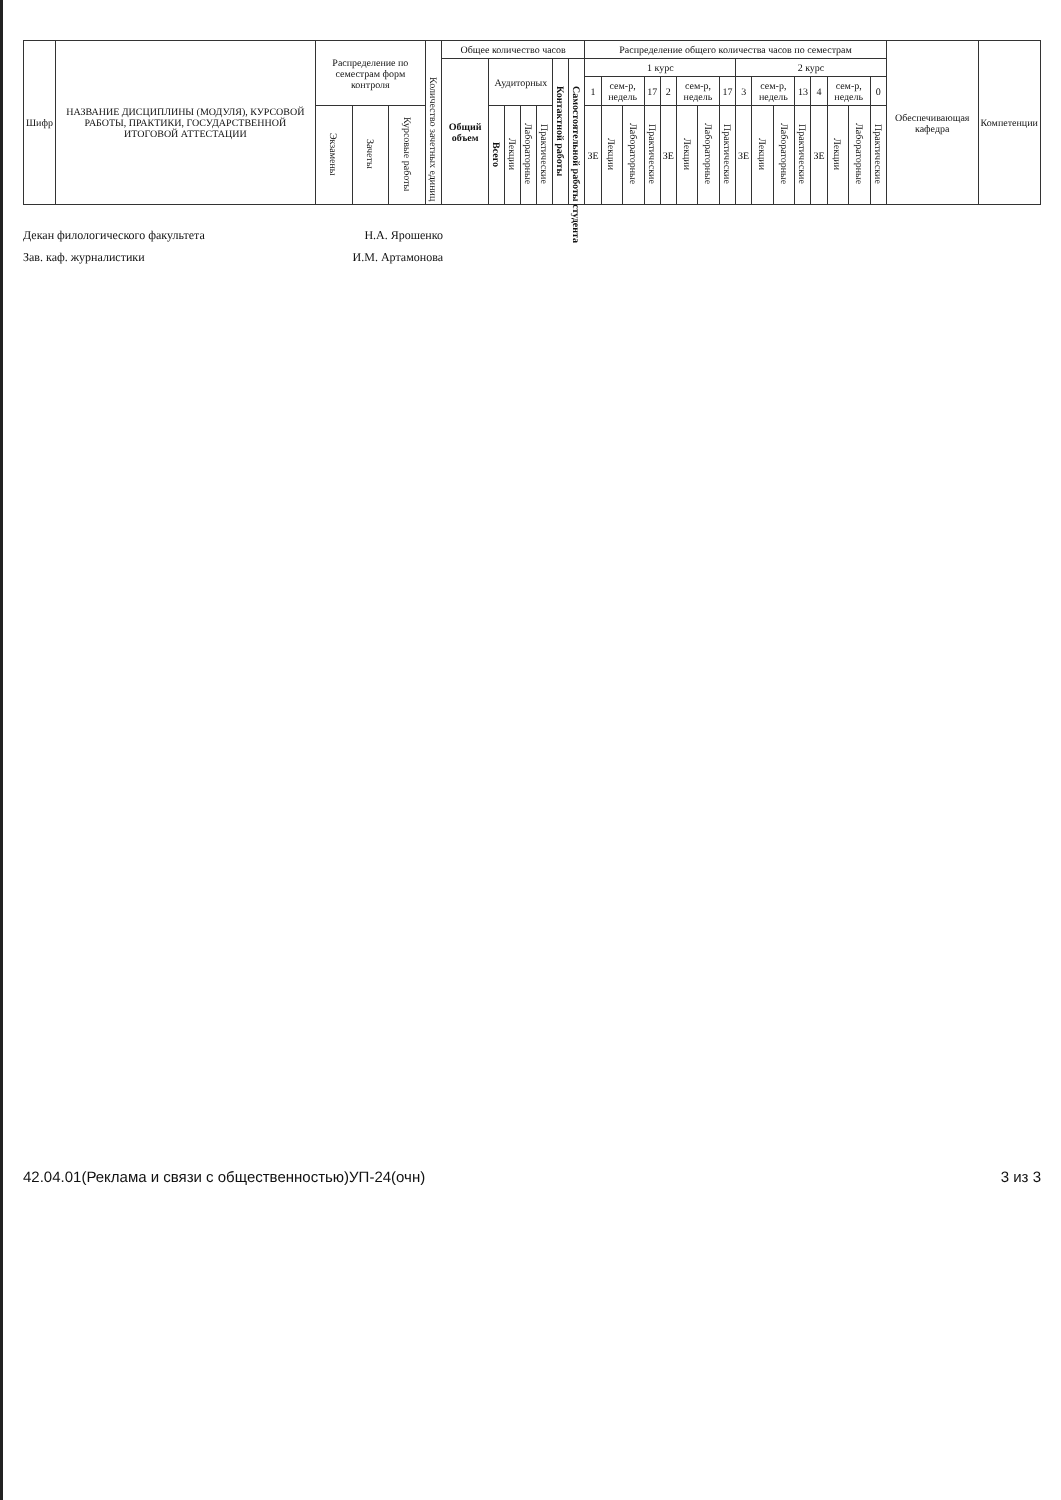| Шифр | НАЗВАНИЕ ДИСЦИПЛИНЫ (МОДУЛЯ), КУРСОВОЙ РАБОТЫ, ПРАКТИКИ, ГОСУДАРСТВЕННОЙ ИТОГОВОЙ АТТЕСТАЦИИ | Распределение по семестрам форм контроля | | | Количество зачетных единиц | Общее количество часов | | | | | | | Распределение общего количества часов по семестрам | | | | | | | | | | | | | | | | Обеспечивающая кафедра | Компетенции |
| --- | --- | --- | --- | --- | --- | --- | --- | --- | --- | --- | --- | --- | --- | --- | --- | --- | --- | --- | --- | --- | --- | --- | --- | --- | --- | --- | --- | --- | --- | --- |
| | | | | | | Общий объем | Аудиторных | | | | Контактной работы | Самостоятельной работы студента | 1 курс | | | | | | | | 2 курс | | | | | | | | | |
| | | | | | | | | | | | | | 1 | сем-р, недель | | 17 | 2 | сем-р, недель | | 17 | 3 | сем-р, недель | | 13 | 4 | сем-р, недель | | 0 | | |
| | | Экзамены | Зачеты | Курсовые работы | | | Всего | Лекции | Лабораторные | Практические | | | ЗЕ | Лекции | Лабораторные | Практические | ЗЕ | Лекции | Лабораторные | Практические | ЗЕ | Лекции | Лабораторные | Практические | ЗЕ | Лекции | Лабораторные | Практические | | |
Декан филологического факультета Н.А. Ярошенко
Зав. каф. журналистики И.М. Артамонова
42.04.01(Реклама и связи с общественностью)УП-24(очн) 3 из 3